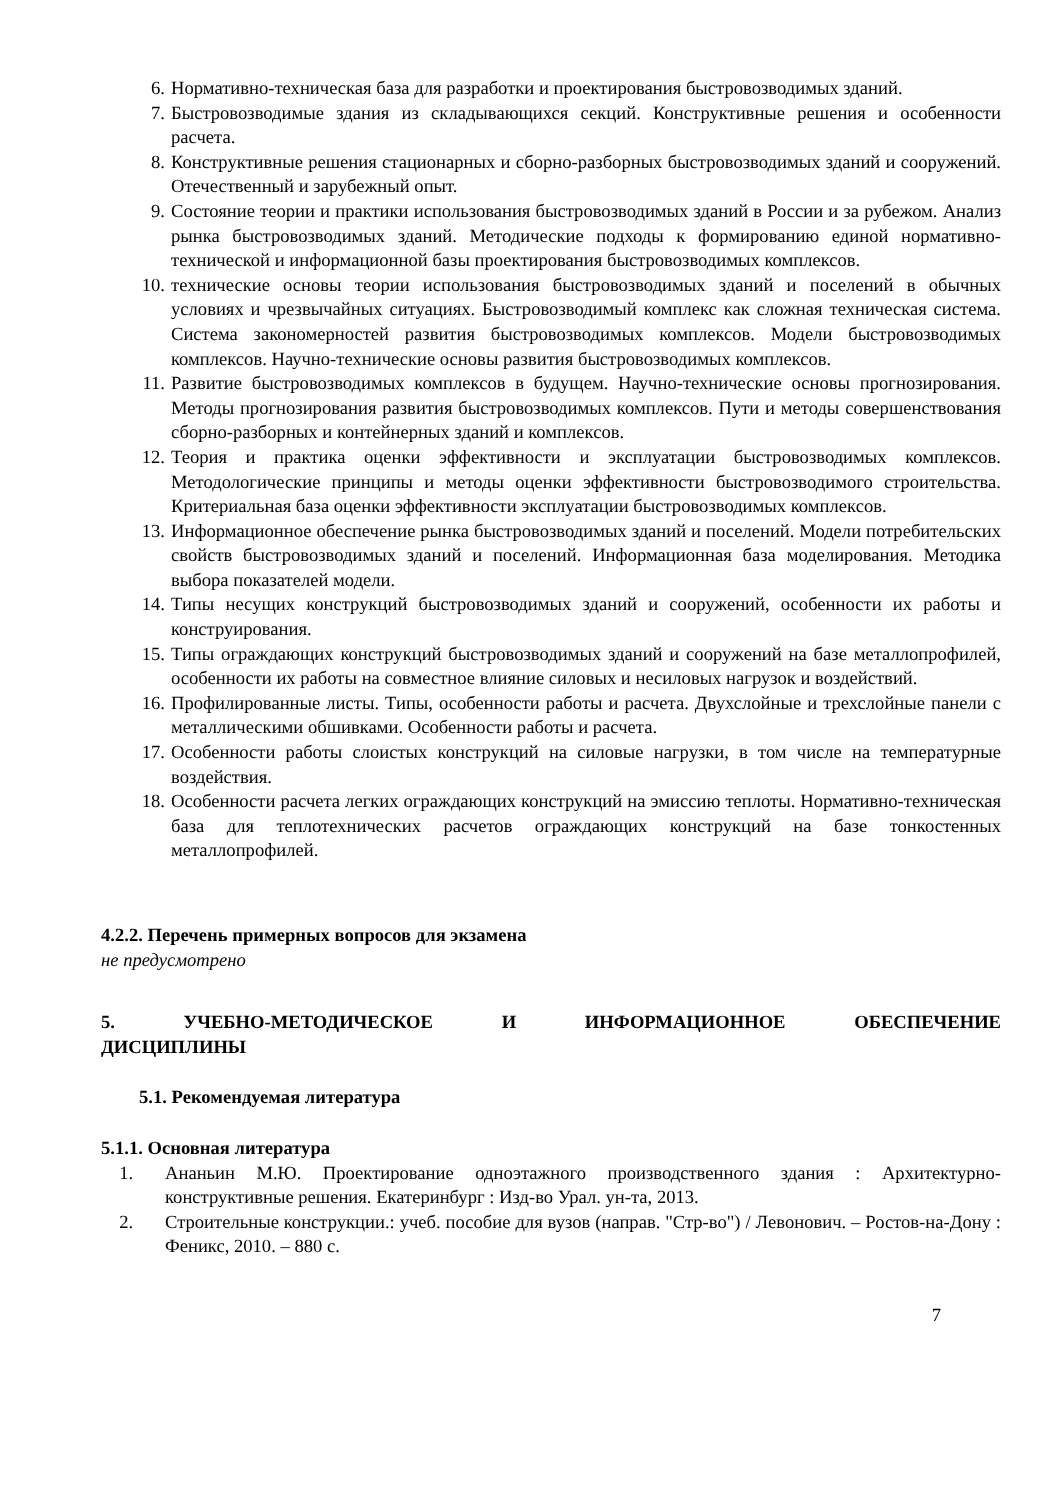6. Нормативно-техническая база для разработки и проектирования быстровозводимых зданий.
7. Быстровозводимые здания из складывающихся секций. Конструктивные решения и особенности расчета.
8. Конструктивные решения стационарных и сборно-разборных быстровозводимых зданий и сооружений. Отечественный и зарубежный опыт.
9. Состояние теории и практики использования быстровозводимых зданий в России и за рубежом. Анализ рынка быстровозводимых зданий. Методические подходы к формированию единой нормативно-технической и информационной базы проектирования быстровозводимых комплексов.
10. технические основы теории использования быстровозводимых зданий и поселений в обычных условиях и чрезвычайных ситуациях. Быстровозводимый комплекс как сложная техническая система. Система закономерностей развития быстровозводимых комплексов. Модели быстровозводимых комплексов. Научно-технические основы развития быстровозводимых комплексов.
11. Развитие быстровозводимых комплексов в будущем. Научно-технические основы прогнозирования. Методы прогнозирования развития быстровозводимых комплексов. Пути и методы совершенствования сборно-разборных и контейнерных зданий и комплексов.
12. Теория и практика оценки эффективности и эксплуатации быстровозводимых комплексов. Методологические принципы и методы оценки эффективности быстровозводимого строительства. Критериальная база оценки эффективности эксплуатации быстровозводимых комплексов.
13. Информационное обеспечение рынка быстровозводимых зданий и поселений. Модели потребительских свойств быстровозводимых зданий и поселений. Информационная база моделирования. Методика выбора показателей модели.
14. Типы несущих конструкций быстровозводимых зданий и сооружений, особенности их работы и конструирования.
15. Типы ограждающих конструкций быстровозводимых зданий и сооружений на базе металлопрофилей, особенности их работы на совместное влияние силовых и несиловых нагрузок и воздействий.
16. Профилированные листы. Типы, особенности работы и расчета. Двухслойные и трехслойные панели с металлическими обшивками. Особенности работы и расчета.
17. Особенности работы слоистых конструкций на силовые нагрузки, в том числе на температурные воздействия.
18. Особенности расчета легких ограждающих конструкций на эмиссию теплоты. Нормативно-техническая база для теплотехнических расчетов ограждающих конструкций на базе тонкостенных металлопрофилей.
4.2.2. Перечень примерных вопросов для экзамена
не предусмотрено
5. УЧЕБНО-МЕТОДИЧЕСКОЕ И ИНФОРМАЦИОННОЕ ОБЕСПЕЧЕНИЕ
ДИСЦИПЛИНЫ
5.1. Рекомендуемая литература
5.1.1. Основная литература
1. Ананьин М.Ю. Проектирование одноэтажного производственного здания : Архитектурно-конструктивные решения. Екатеринбург : Изд-во Урал. ун-та, 2013.
2. Строительные конструкции.: учеб. пособие для вузов (направ. "Стр-во") / Левонович. – Ростов-на-Дону : Феникс, 2010. – 880 с.
7